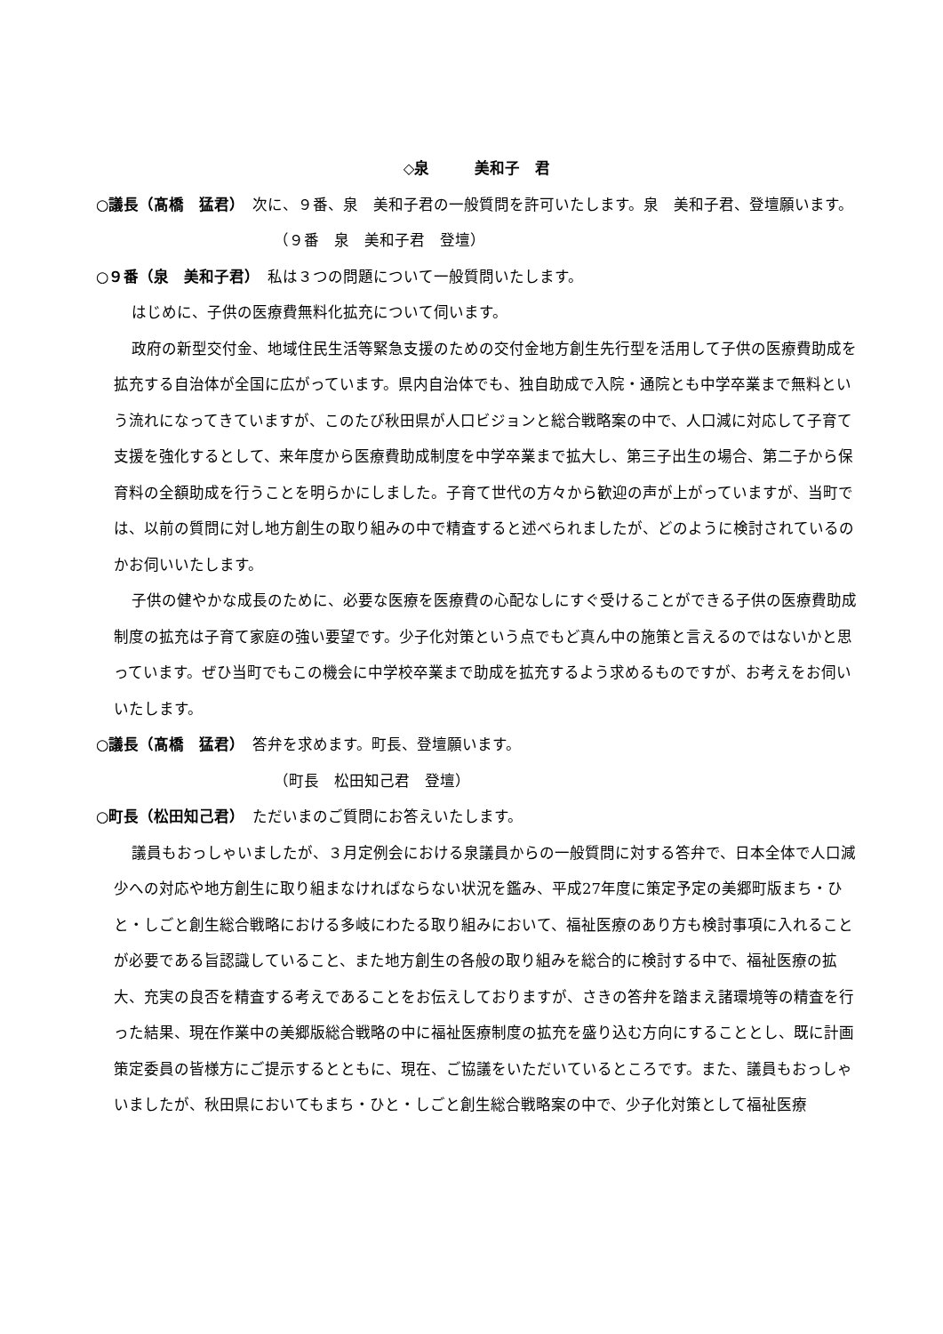◇泉　　　美和子　君
○議長（髙橋　猛君）　次に、９番、泉　美和子君の一般質問を許可いたします。泉　美和子君、登壇願います。
（９番　泉　美和子君　登壇）
○９番（泉　美和子君）　私は３つの問題について一般質問いたします。
はじめに、子供の医療費無料化拡充について伺います。
政府の新型交付金、地域住民生活等緊急支援のための交付金地方創生先行型を活用して子供の医療費助成を拡充する自治体が全国に広がっています。県内自治体でも、独自助成で入院・通院とも中学卒業まで無料という流れになってきていますが、このたび秋田県が人口ビジョンと総合戦略案の中で、人口減に対応して子育て支援を強化するとして、来年度から医療費助成制度を中学卒業まで拡大し、第三子出生の場合、第二子から保育料の全額助成を行うことを明らかにしました。子育て世代の方々から歓迎の声が上がっていますが、当町では、以前の質問に対し地方創生の取り組みの中で精査すると述べられましたが、どのように検討されているのかお伺いいたします。
子供の健やかな成長のために、必要な医療を医療費の心配なしにすぐ受けることができる子供の医療費助成制度の拡充は子育て家庭の強い要望です。少子化対策という点でもど真ん中の施策と言えるのではないかと思っています。ぜひ当町でもこの機会に中学校卒業まで助成を拡充するよう求めるものですが、お考えをお伺いいたします。
○議長（髙橋　猛君）　答弁を求めます。町長、登壇願います。
（町長　松田知己君　登壇）
○町長（松田知己君）　ただいまのご質問にお答えいたします。
議員もおっしゃいましたが、３月定例会における泉議員からの一般質問に対する答弁で、日本全体で人口減少への対応や地方創生に取り組まなければならない状況を鑑み、平成27年度に策定予定の美郷町版まち・ひと・しごと創生総合戦略における多岐にわたる取り組みにおいて、福祉医療のあり方も検討事項に入れることが必要である旨認識していること、また地方創生の各般の取り組みを総合的に検討する中で、福祉医療の拡大、充実の良否を精査する考えであることをお伝えしておりますが、さきの答弁を踏まえ諸環境等の精査を行った結果、現在作業中の美郷版総合戦略の中に福祉医療制度の拡充を盛り込む方向にすることとし、既に計画策定委員の皆様方にご提示するとともに、現在、ご協議をいただいているところです。また、議員もおっしゃいましたが、秋田県においてもまち・ひと・しごと創生総合戦略案の中で、少子化対策として福祉医療